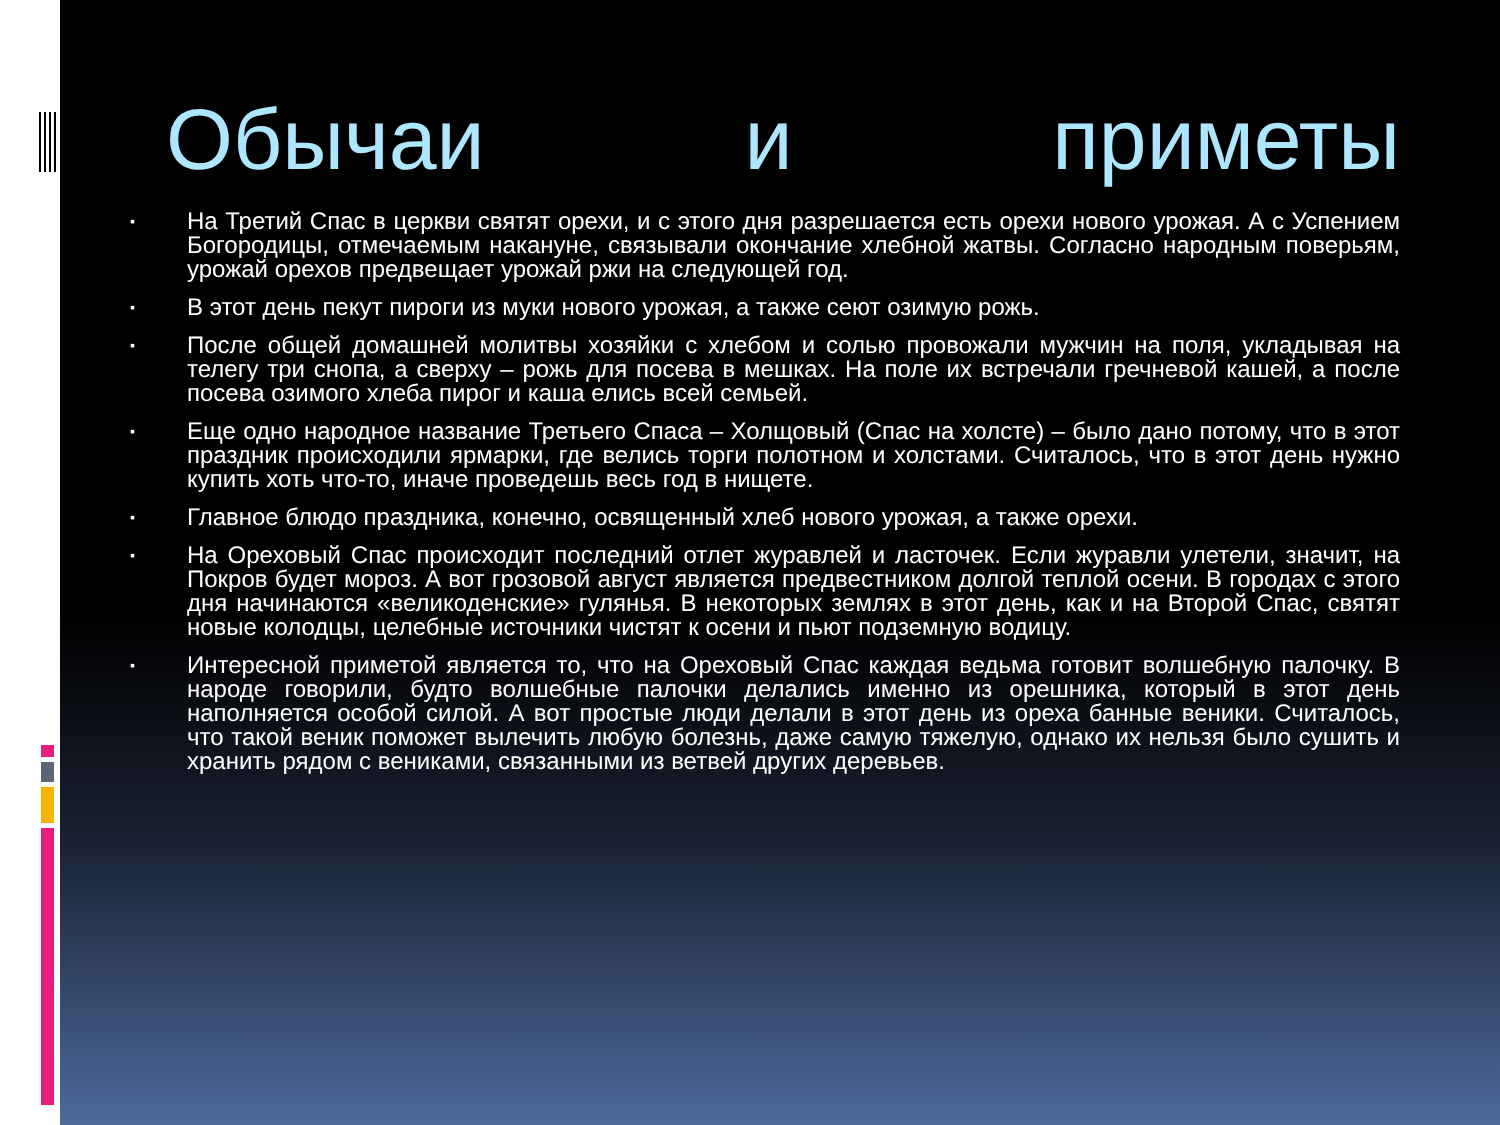Обычаи и приметы
▪ На Третий Спас в церкви святят орехи, и с этого дня разрешается есть орехи нового урожая. А с Успением Богородицы, отмечаемым накануне, связывали окончание хлебной жатвы. Согласно народным поверьям, урожай орехов предвещает урожай ржи на следующей год.
▪ В этот день пекут пироги из муки нового урожая, а также сеют озимую рожь.
▪ После общей домашней молитвы хозяйки с хлебом и солью провожали мужчин на поля, укладывая на телегу три снопа, а сверху – рожь для посева в мешках. На поле их встречали гречневой кашей, а после посева озимого хлеба пирог и каша елись всей семьей.
▪ Еще одно народное название Третьего Спаса – Холщовый (Спас на холсте) – было дано потому, что в этот праздник происходили ярмарки, где велись торги полотном и холстами. Считалось, что в этот день нужно купить хоть что-то, иначе проведешь весь год в нищете.
▪ Главное блюдо праздника, конечно, освященный хлеб нового урожая, а также орехи.
▪ На Ореховый Спас происходит последний отлет журавлей и ласточек. Если журавли улетели, значит, на Покров будет мороз. А вот грозовой август является предвестником долгой теплой осени. В городах с этого дня начинаются «великоденские» гулянья. В некоторых землях в этот день, как и на Второй Спас, святят новые колодцы, целебные источники чистят к осени и пьют подземную водицу.
▪ Интересной приметой является то, что на Ореховый Спас каждая ведьма готовит волшебную палочку. В народе говорили, будто волшебные палочки делались именно из орешника, который в этот день наполняется особой силой. А вот простые люди делали в этот день из ореха банные веники. Считалось, что такой веник поможет вылечить любую болезнь, даже самую тяжелую, однако их нельзя было сушить и хранить рядом с вениками, связанными из ветвей других деревьев.